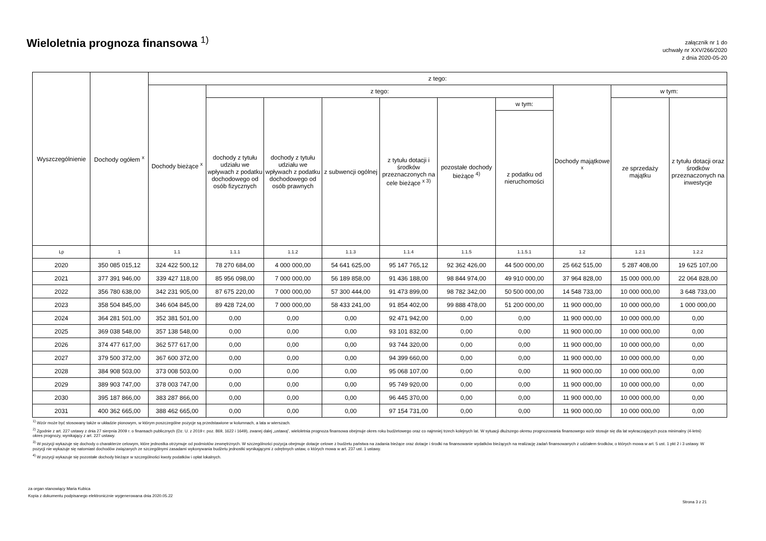Wieloletnia prognoza finansowa <sup>1)</sup>
załącznik nr 1 do
uchwały nr XXV/266/2020
z dnia 2020-05-20
| Wyszczególnienie | Dochody ogółem <sup>x</sup> | z tego: | | | | | | | | | |
| --- | --- | --- | --- | --- | --- | --- | --- | --- | --- | --- | --- |
| | | Dochody bieżące <sup>x</sup> | z tego: | | | | | | Dochody majątkowe <sup>x</sup> | w tym: | |
| | | | dochody z tytułu udziału we wpływach z podatku dochodowego od osób fizycznych | dochody z tytułu udziału we wpływach z podatku dochodowego od osób prawnych | z subwencji ogólnej | z tytułu dotacji i środków przeznaczonych na cele bieżące <sup>x 3)</sup> | pozostałe dochody bieżące <sup>4)</sup> | w tym: | | ze sprzedaży majątku | z tytułu dotacji oraz środków przeznaczonych na inwestycje |
| | | | | | | | | z podatku od nieruchomości | | | |
| Lp | 1 | 1.1 | 1.1.1 | 1.1.2 | 1.1.3 | 1.1.4 | 1.1.5 | 1.1.5.1 | 1.2 | 1.2.1 | 1.2.2 |
| 2020 | 350 085 015,12 | 324 422 500,12 | 78 270 684,00 | 4 000 000,00 | 54 641 625,00 | 95 147 765,12 | 92 362 426,00 | 44 500 000,00 | 25 662 515,00 | 5 287 408,00 | 19 625 107,00 |
| 2021 | 377 391 946,00 | 339 427 118,00 | 85 956 098,00 | 7 000 000,00 | 56 189 858,00 | 91 436 188,00 | 98 844 974,00 | 49 910 000,00 | 37 964 828,00 | 15 000 000,00 | 22 064 828,00 |
| 2022 | 356 780 638,00 | 342 231 905,00 | 87 675 220,00 | 7 000 000,00 | 57 300 444,00 | 91 473 899,00 | 98 782 342,00 | 50 500 000,00 | 14 548 733,00 | 10 000 000,00 | 3 648 733,00 |
| 2023 | 358 504 845,00 | 346 604 845,00 | 89 428 724,00 | 7 000 000,00 | 58 433 241,00 | 91 854 402,00 | 99 888 478,00 | 51 200 000,00 | 11 900 000,00 | 10 000 000,00 | 1 000 000,00 |
| 2024 | 364 281 501,00 | 352 381 501,00 | 0,00 | 0,00 | 0,00 | 92 471 942,00 | 0,00 | 0,00 | 11 900 000,00 | 10 000 000,00 | 0,00 |
| 2025 | 369 038 548,00 | 357 138 548,00 | 0,00 | 0,00 | 0,00 | 93 101 832,00 | 0,00 | 0,00 | 11 900 000,00 | 10 000 000,00 | 0,00 |
| 2026 | 374 477 617,00 | 362 577 617,00 | 0,00 | 0,00 | 0,00 | 93 744 320,00 | 0,00 | 0,00 | 11 900 000,00 | 10 000 000,00 | 0,00 |
| 2027 | 379 500 372,00 | 367 600 372,00 | 0,00 | 0,00 | 0,00 | 94 399 660,00 | 0,00 | 0,00 | 11 900 000,00 | 10 000 000,00 | 0,00 |
| 2028 | 384 908 503,00 | 373 008 503,00 | 0,00 | 0,00 | 0,00 | 95 068 107,00 | 0,00 | 0,00 | 11 900 000,00 | 10 000 000,00 | 0,00 |
| 2029 | 389 903 747,00 | 378 003 747,00 | 0,00 | 0,00 | 0,00 | 95 749 920,00 | 0,00 | 0,00 | 11 900 000,00 | 10 000 000,00 | 0,00 |
| 2030 | 395 187 866,00 | 383 287 866,00 | 0,00 | 0,00 | 0,00 | 96 445 370,00 | 0,00 | 0,00 | 11 900 000,00 | 10 000 000,00 | 0,00 |
| 2031 | 400 362 665,00 | 388 462 665,00 | 0,00 | 0,00 | 0,00 | 97 154 731,00 | 0,00 | 0,00 | 11 900 000,00 | 10 000 000,00 | 0,00 |
<sup>1)</sup> Wzór może być stosowany także w układzie pionowym, w którym poszczególne pozycje są przedstawione w kolumnach, a lata w wierszach.
<sup>2)</sup> Zgodnie z art. 227 ustawy z dnia 27 sierpnia 2009 r. o finansach publicznych (Dz. U. z 2019 r. poz. 869, 1622 i 1649), zwanej dalej „ustawą”, wieloletnia prognoza finansowa obejmuje okres roku budżetowego oraz co najmniej trzech kolejnych lat. W sytuacji dłuższego okresu prognozowania finansowego wzór stosuje się dla lat wykraczających poza minimalny (4-letni) okres prognozy, wynikający z art. 227 ustawy.
<sup>3)</sup> W pozycji wykazuje się dochody o charakterze celowym, które jednostka otrzymuje od podmiotów zewnętrznych. W szczególności pozycja obejmuje dotacje celowe z budżetu państwa na zadania bieżące oraz dotacje i środki na finansowanie wydatków bieżących na realizację zadań finansowanych z udziałem środków, o których mowa w art. 5 ust. 1 pkt 2 i 3 ustawy. W pozycji nie wykazuje się natomiast dochodów związanych ze szczególnymi zasadami wykonywania budżetu jednostki wynikającymi z odrębnych ustaw, o których mowa w art. 237 ust. 1 ustawy.
<sup>4)</sup> W pozycji wykazuje się pozostałe dochody bieżące w szczególności kwoty podatków i opłat lokalnych.
za organ stanowiący Maria Kubica
Kopia z dokumentu podpisanego elektronicznie wygenerowana dnia 2020.05.22
Strona 3 z 21